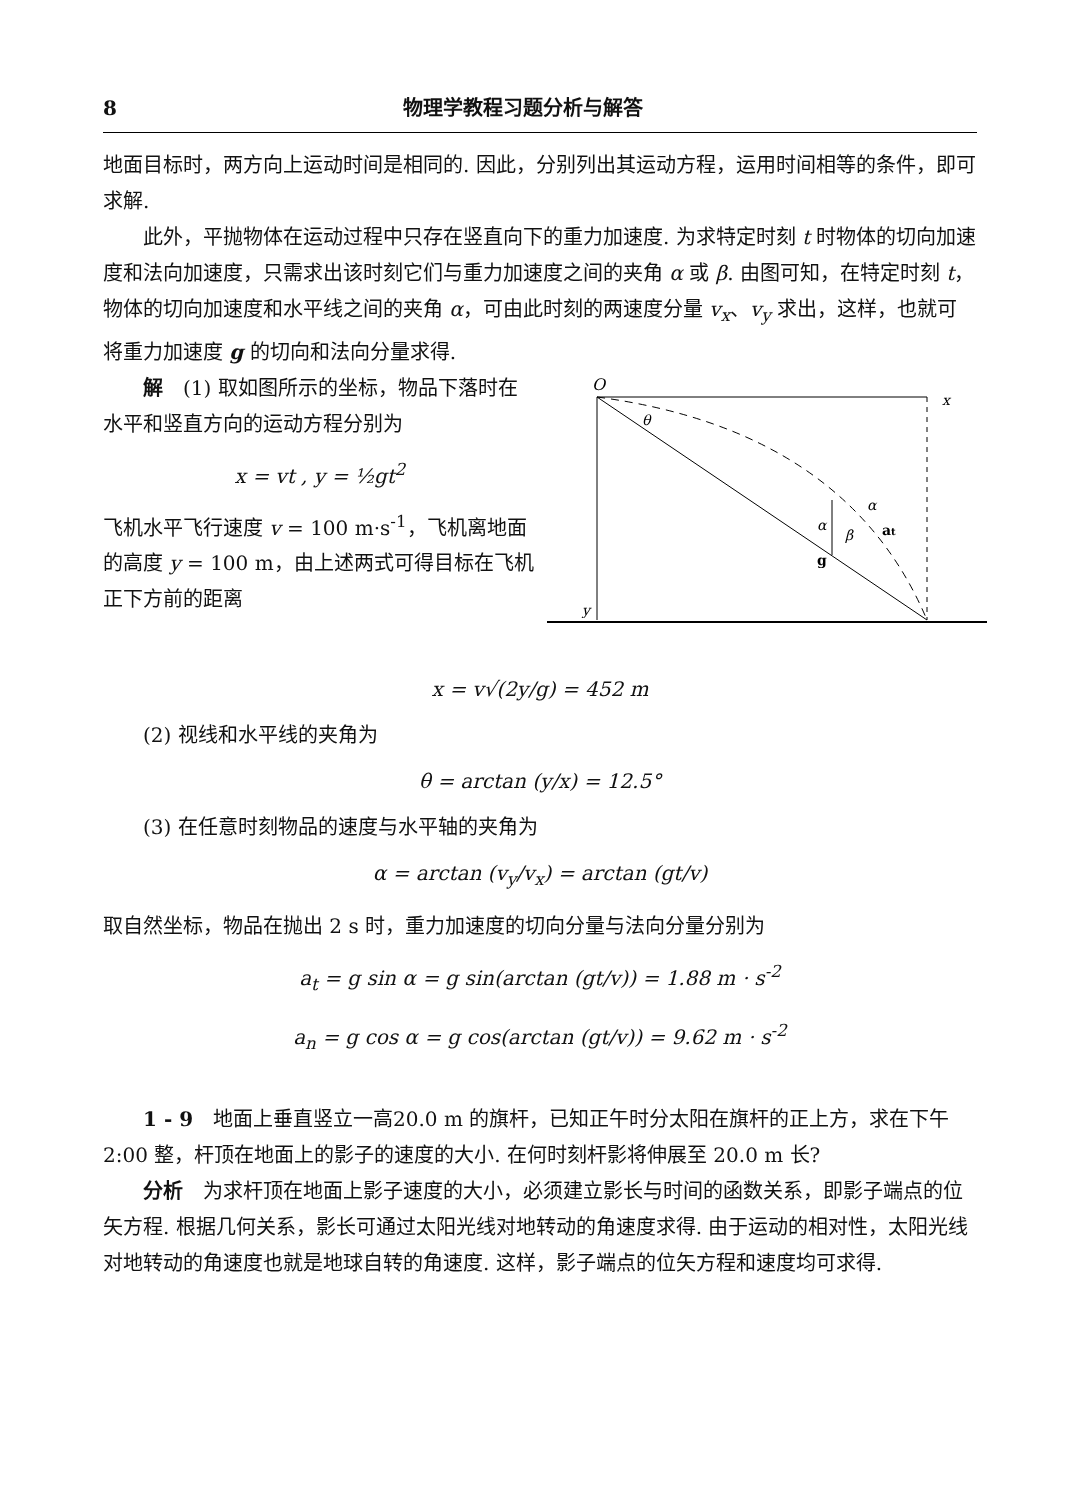8 物理学教程习题分析与解答
地面目标时，两方向上运动时间是相同的. 因此，分别列出其运动方程，运用时间相等的条件，即可求解.
此外，平抛物体在运动过程中只存在竖直向下的重力加速度. 为求特定时刻 t 时物体的切向加速度和法向加速度，只需求出该时刻它们与重力加速度之间的夹角 α 或 β. 由图可知，在特定时刻 t，物体的切向加速度和水平线之间的夹角 α，可由此时刻的两速度分量 v<sub>x</sub>、v<sub>y</sub> 求出，这样，也就可将重力加速度 g 的切向和法向分量求得.
O
x
y
g
θ
α
α
β
at
解　(1) 取如图所示的坐标，物品下落时在水平和竖直方向的运动方程分别为
x = vt , y = ½gt<sup>2</sup>
飞机水平飞行速度 v = 100 m·s<sup>-1</sup>，飞机离地面的高度 y = 100 m，由上述两式可得目标在飞机正下方前的距离
x = v√(2y/g) = 452 m
(2) 视线和水平线的夹角为
θ = arctan (y/x) = 12.5°
(3) 在任意时刻物品的速度与水平轴的夹角为
α = arctan (v<sub>y</sub>/v<sub>x</sub>) = arctan (gt/v)
取自然坐标，物品在抛出 2 s 时，重力加速度的切向分量与法向分量分别为
a<sub>t</sub> = g sin α = g sin(arctan (gt/v)) = 1.88 m · s<sup>-2</sup>
a<sub>n</sub> = g cos α = g cos(arctan (gt/v)) = 9.62 m · s<sup>-2</sup>
1 - 9　地面上垂直竖立一高20.0 m 的旗杆，已知正午时分太阳在旗杆的正上方，求在下午 2:00 整，杆顶在地面上的影子的速度的大小. 在何时刻杆影将伸展至 20.0 m 长?
分析　为求杆顶在地面上影子速度的大小，必须建立影长与时间的函数关系，即影子端点的位矢方程. 根据几何关系，影长可通过太阳光线对地转动的角速度求得. 由于运动的相对性，太阳光线对地转动的角速度也就是地球自转的角速度. 这样，影子端点的位矢方程和速度均可求得.